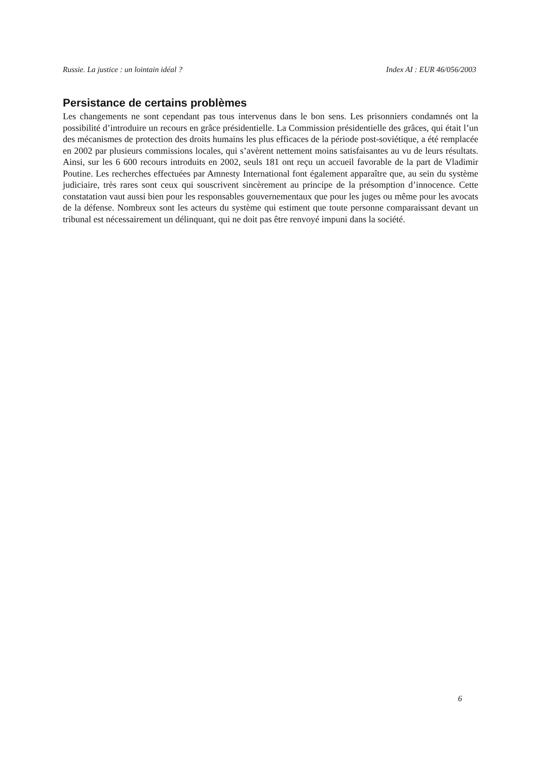Russie. La justice : un lointain idéal ? Index AI : EUR 46/056/2003
Persistance de certains problèmes
Les changements ne sont cependant pas tous intervenus dans le bon sens. Les prisonniers condamnés ont la possibilité d’introduire un recours en grâce présidentielle. La Commission présidentielle des grâces, qui était l’un des mécanismes de protection des droits humains les plus efficaces de la période post-soviétique, a été remplacée en 2002 par plusieurs commissions locales, qui s’avèrent nettement moins satisfaisantes au vu de leurs résultats. Ainsi, sur les 6 600 recours introduits en 2002, seuls 181 ont reçu un accueil favorable de la part de Vladimir Poutine. Les recherches effectuées par Amnesty International font également apparaître que, au sein du système judiciaire, très rares sont ceux qui souscrivent sincèrement au principe de la présomption d’innocence. Cette constatation vaut aussi bien pour les responsables gouvernementaux que pour les juges ou même pour les avocats de la défense. Nombreux sont les acteurs du système qui estiment que toute personne comparaissant devant un tribunal est nécessairement un délinquant, qui ne doit pas être renvoyé impuni dans la société.
6